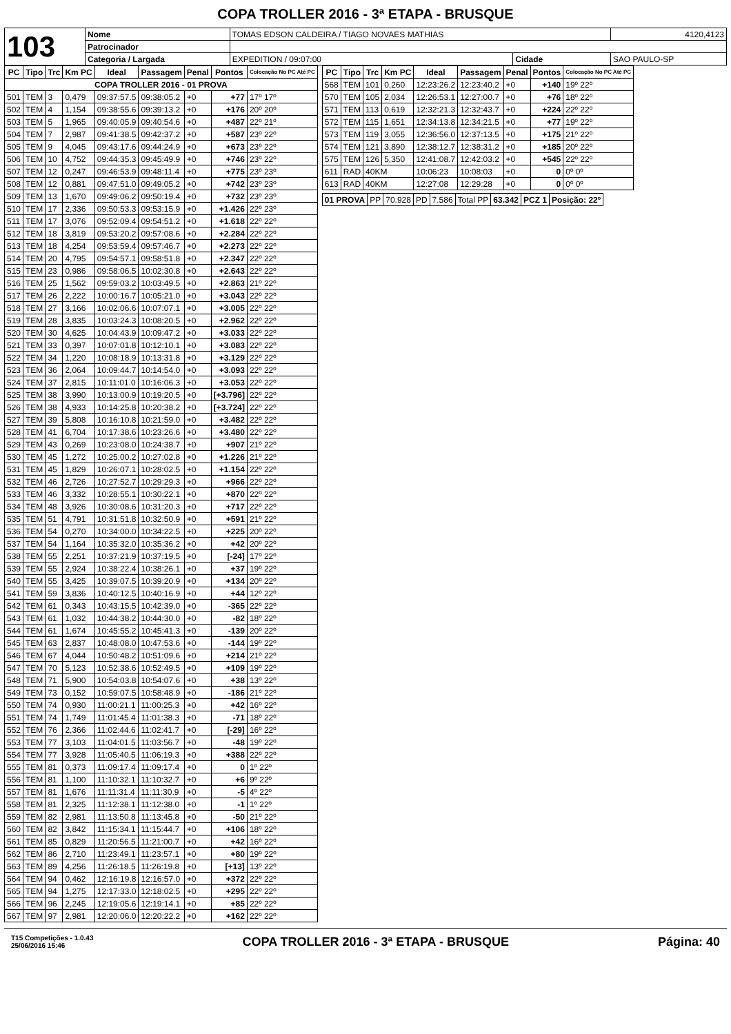COPA TROLLER 2016 - 3ª ETAPA - BRUSQUE
| 103 | Nome | TOMAS EDSON CALDEIRA / TIAGO NOVAES MATHIAS | | | 4120,4123 |
| | Patrocinador | | | | |
| | Categoria / Largada | EXPEDITION / 09:07:00 | Cidade | SAO PAULO-SP | |
| PC | Tipo | Trc | Km PC | Ideal | Passagem | Penal | Pontos | Colocação No PC Até PC |
| --- | --- | --- | --- | --- | --- | --- | --- | --- |
| COPA TROLLER 2016 - 01 PROVA | | | | | | | | |
| 501 | TEM | 3 | 0,479 | 09:37:57.5 | 09:38:05.2 | +0 | +77 | 17º 17º |
| 502 | TEM | 4 | 1,154 | 09:38:55.6 | 09:39:13.2 | +0 | +176 | 20º 20º |
| 503 | TEM | 5 | 1,965 | 09:40:05.9 | 09:40:54.6 | +0 | +487 | 22º 21º |
| 504 | TEM | 7 | 2,987 | 09:41:38.5 | 09:42:37.2 | +0 | +587 | 23º 22º |
| 505 | TEM | 9 | 4,045 | 09:43:17.6 | 09:44:24.9 | +0 | +673 | 23º 22º |
| 506 | TEM | 10 | 4,752 | 09:44:35.3 | 09:45:49.9 | +0 | +746 | 23º 22º |
| 507 | TEM | 12 | 0,247 | 09:46:53.9 | 09:48:11.4 | +0 | +775 | 23º 23º |
| 508 | TEM | 12 | 0,881 | 09:47:51.0 | 09:49:05.2 | +0 | +742 | 23º 23º |
| 509 | TEM | 13 | 1,670 | 09:49:06.2 | 09:50:19.4 | +0 | +732 | 23º 23º |
| 510 | TEM | 17 | 2,336 | 09:50:53.3 | 09:53:15.9 | +0 | +1.426 | 22º 23º |
| 511 | TEM | 17 | 3,076 | 09:52:09.4 | 09:54:51.2 | +0 | +1.618 | 22º 22º |
| 512 | TEM | 18 | 3,819 | 09:53:20.2 | 09:57:08.6 | +0 | +2.284 | 22º 22º |
| 513 | TEM | 18 | 4,254 | 09:53:59.4 | 09:57:46.7 | +0 | +2.273 | 22º 22º |
| 514 | TEM | 20 | 4,795 | 09:54:57.1 | 09:58:51.8 | +0 | +2.347 | 22º 22º |
| 515 | TEM | 23 | 0,986 | 09:58:06.5 | 10:02:30.8 | +0 | +2.643 | 22º 22º |
| 516 | TEM | 25 | 1,562 | 09:59:03.2 | 10:03:49.5 | +0 | +2.863 | 21º 22º |
| 517 | TEM | 26 | 2,222 | 10:00:16.7 | 10:05:21.0 | +0 | +3.043 | 22º 22º |
| 518 | TEM | 27 | 3,166 | 10:02:06.6 | 10:07:07.1 | +0 | +3.005 | 22º 22º |
| 519 | TEM | 28 | 3,835 | 10:03:24.3 | 10:08:20.5 | +0 | +2.962 | 22º 22º |
| 520 | TEM | 30 | 4,625 | 10:04:43.9 | 10:09:47.2 | +0 | +3.033 | 22º 22º |
| 521 | TEM | 33 | 0,397 | 10:07:01.8 | 10:12:10.1 | +0 | +3.083 | 22º 22º |
| 522 | TEM | 34 | 1,220 | 10:08:18.9 | 10:13:31.8 | +0 | +3.129 | 22º 22º |
| 523 | TEM | 36 | 2,064 | 10:09:44.7 | 10:14:54.0 | +0 | +3.093 | 22º 22º |
| 524 | TEM | 37 | 2,815 | 10:11:01.0 | 10:16:06.3 | +0 | +3.053 | 22º 22º |
| 525 | TEM | 38 | 3,990 | 10:13:00.9 | 10:19:20.5 | +0 | [+3.796] | 22º 22º |
| 526 | TEM | 38 | 4,933 | 10:14:25.8 | 10:20:38.2 | +0 | [+3.724] | 22º 22º |
| 527 | TEM | 39 | 5,808 | 10:16:10.8 | 10:21:59.0 | +0 | +3.482 | 22º 22º |
| 528 | TEM | 41 | 6,704 | 10:17:38.6 | 10:23:26.6 | +0 | +3.480 | 22º 22º |
| 529 | TEM | 43 | 0,269 | 10:23:08.0 | 10:24:38.7 | +0 | +907 | 21º 22º |
| 530 | TEM | 45 | 1,272 | 10:25:00.2 | 10:27:02.8 | +0 | +1.226 | 21º 22º |
| 531 | TEM | 45 | 1,829 | 10:26:07.1 | 10:28:02.5 | +0 | +1.154 | 22º 22º |
| 532 | TEM | 46 | 2,726 | 10:27:52.7 | 10:29:29.3 | +0 | +966 | 22º 22º |
| 533 | TEM | 46 | 3,332 | 10:28:55.1 | 10:30:22.1 | +0 | +870 | 22º 22º |
| 534 | TEM | 48 | 3,926 | 10:30:08.6 | 10:31:20.3 | +0 | +717 | 22º 22º |
| 535 | TEM | 51 | 4,791 | 10:31:51.8 | 10:32:50.9 | +0 | +591 | 21º 22º |
| 536 | TEM | 54 | 0,270 | 10:34:00.0 | 10:34:22.5 | +0 | +225 | 20º 22º |
| 537 | TEM | 54 | 1,164 | 10:35:32.0 | 10:35:36.2 | +0 | +42 | 20º 22º |
| 538 | TEM | 55 | 2,251 | 10:37:21.9 | 10:37:19.5 | +0 | [-24] | 17º 22º |
| 539 | TEM | 55 | 2,924 | 10:38:22.4 | 10:38:26.1 | +0 | +37 | 19º 22º |
| 540 | TEM | 55 | 3,425 | 10:39:07.5 | 10:39:20.9 | +0 | +134 | 20º 22º |
| 541 | TEM | 59 | 3,836 | 10:40:12.5 | 10:40:16.9 | +0 | +44 | 12º 22º |
| 542 | TEM | 61 | 0,343 | 10:43:15.5 | 10:42:39.0 | +0 | -365 | 22º 22º |
| 543 | TEM | 61 | 1,032 | 10:44:38.2 | 10:44:30.0 | +0 | -82 | 18º 22º |
| 544 | TEM | 61 | 1,674 | 10:45:55.2 | 10:45:41.3 | +0 | -139 | 20º 22º |
| 545 | TEM | 63 | 2,837 | 10:48:08.0 | 10:47:53.6 | +0 | -144 | 19º 22º |
| 546 | TEM | 67 | 4,044 | 10:50:48.2 | 10:51:09.6 | +0 | +214 | 21º 22º |
| 547 | TEM | 70 | 5,123 | 10:52:38.6 | 10:52:49.5 | +0 | +109 | 19º 22º |
| 548 | TEM | 71 | 5,900 | 10:54:03.8 | 10:54:07.6 | +0 | +38 | 13º 22º |
| 549 | TEM | 73 | 0,152 | 10:59:07.5 | 10:58:48.9 | +0 | -186 | 21º 22º |
| 550 | TEM | 74 | 0,930 | 11:00:21.1 | 11:00:25.3 | +0 | +42 | 16º 22º |
| 551 | TEM | 74 | 1,749 | 11:01:45.4 | 11:01:38.3 | +0 | -71 | 18º 22º |
| 552 | TEM | 76 | 2,366 | 11:02:44.6 | 11:02:41.7 | +0 | [-29] | 16º 22º |
| 553 | TEM | 77 | 3,103 | 11:04:01.5 | 11:03:56.7 | +0 | -48 | 19º 22º |
| 554 | TEM | 77 | 3,928 | 11:05:40.5 | 11:06:19.3 | +0 | +388 | 22º 22º |
| 555 | TEM | 81 | 0,373 | 11:09:17.4 | 11:09:17.4 | +0 | 0 | 1º 22º |
| 556 | TEM | 81 | 1,100 | 11:10:32.1 | 11:10:32.7 | +0 | +6 | 9º 22º |
| 557 | TEM | 81 | 1,676 | 11:11:31.4 | 11:11:30.9 | +0 | -5 | 4º 22º |
| 558 | TEM | 81 | 2,325 | 11:12:38.1 | 11:12:38.0 | +0 | -1 | 1º 22º |
| 559 | TEM | 82 | 2,981 | 11:13:50.8 | 11:13:45.8 | +0 | -50 | 21º 22º |
| 560 | TEM | 82 | 3,842 | 11:15:34.1 | 11:15:44.7 | +0 | +106 | 18º 22º |
| 561 | TEM | 85 | 0,829 | 11:20:56.5 | 11:21:00.7 | +0 | +42 | 16º 22º |
| 562 | TEM | 86 | 2,710 | 11:23:49.1 | 11:23:57.1 | +0 | +80 | 19º 22º |
| 563 | TEM | 89 | 4,256 | 11:26:18.5 | 11:26:19.8 | +0 | [+13] | 13º 22º |
| 564 | TEM | 94 | 0,462 | 12:16:19.8 | 12:16:57.0 | +0 | +372 | 22º 22º |
| 565 | TEM | 94 | 1,275 | 12:17:33.0 | 12:18:02.5 | +0 | +295 | 22º 22º |
| 566 | TEM | 96 | 2,245 | 12:19:05.6 | 12:19:14.1 | +0 | +85 | 22º 22º |
| 567 | TEM | 97 | 2,981 | 12:20:06.0 | 12:20:22.2 | +0 | +162 | 22º 22º |
| PC | Tipo | Trc | Km PC | Ideal | Passagem | Penal | Pontos | Colocação No PC Até PC |
| --- | --- | --- | --- | --- | --- | --- | --- | --- |
| 568 | TEM | 101 | 0,260 | 12:23:26.2 | 12:23:40.2 | +0 | +140 | 19º 22º |
| 570 | TEM | 105 | 2,034 | 12:26:53.1 | 12:27:00.7 | +0 | +76 | 18º 22º |
| 571 | TEM | 113 | 0,619 | 12:32:21.3 | 12:32:43.7 | +0 | +224 | 22º 22º |
| 572 | TEM | 115 | 1,651 | 12:34:13.8 | 12:34:21.5 | +0 | +77 | 19º 22º |
| 573 | TEM | 119 | 3,055 | 12:36:56.0 | 12:37:13.5 | +0 | +175 | 21º 22º |
| 574 | TEM | 121 | 3,890 | 12:38:12.7 | 12:38:31.2 | +0 | +185 | 20º 22º |
| 575 | TEM | 126 | 5,350 | 12:41:08.7 | 12:42:03.2 | +0 | +545 | 22º 22º |
| 611 | RAD | 40KM | | 10:06:23 | 10:08:03 | +0 | 0 | 0º 0º |
| 613 | RAD | 40KM | | 12:27:08 | 12:29:28 | +0 | 0 | 0º 0º |
| 01 PROVA | PP | 70.928 | PD | 7.586 | Total PP | 63.342 | PCZ 1 | Posição: 22º |
T15 Competições - 1.0.43
25/06/2016 15:46 COPA TROLLER 2016 - 3ª ETAPA - BRUSQUE Página: 40